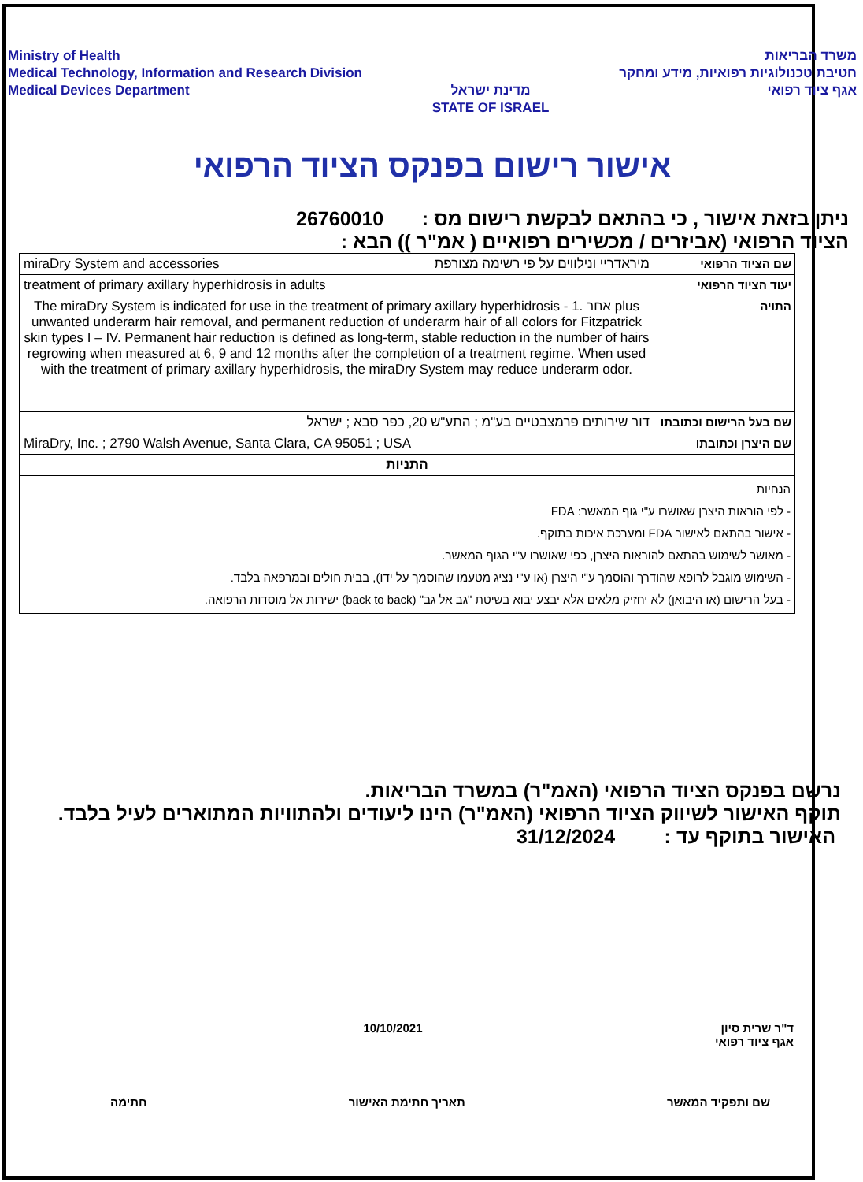Ministry of Health
Medical Technology, Information and Research Division
Medical Devices Department
מדינת ישראל
STATE OF ISRAEL
משרד הבריאות
חטיבת טכנולוגיות רפואיות, מידע ומחקר
אגף ציוד רפואי
אישור רישום בפנקס הציוד הרפואי
ניתן בזאת אישור , כי בהתאם לבקשת רישום מס : 26760010
הציוד הרפואי (אביזרים / מכשירים רפואיים ( אמ"ר )) הבא :
| מיראדריי ונילווים על פי רשימה מצורפת miraDry System and accessories | שם הציוד הרפואי |
| treatment of primary axillary hyperhidrosis in adults | יעוד הציוד הרפואי |
| The miraDry System is indicated for use in the treatment of primary axillary hyperhidrosis - 1. אחר plus unwanted underarm hair removal, and permanent reduction of underarm hair of all colors for Fitzpatrick skin types I – IV. Permanent hair reduction is defined as long-term, stable reduction in the number of hairs regrowing when measured at 6, 9 and 12 months after the completion of a treatment regime. When used with the treatment of primary axillary hyperhidrosis, the miraDry System may reduce underarm odor. | התויה |
| דור שירותים פרמצבטיים בע"מ ; התע"ש 20, כפר סבא ; ישראל | שם בעל הרישום וכתובתו |
| MiraDry, Inc. ; 2790 Walsh Avenue, Santa Clara, CA 95051 ; USA | שם היצרן וכתובתו |
| התניות | |
| הנחיות - לפי הוראות היצרן שאושרו ע"י גוף המאשר: FDA - אישור בהתאם לאישור FDA ומערכת איכות בתוקף. - מאושר לשימוש בהתאם להוראות היצרן, כפי שאושרו ע"י הגוף המאשר. - השימוש מוגבל לרופא שהודרך והוסמך ע"י היצרן (או ע"י נציג מטעמו שהוסמך על ידו), בבית חולים ובמרפאה בלבד. - בעל הרישום (או היבואן) לא יחזיק מלאים אלא יבצע יבוא בשיטת "גב אל גב" (back to back) ישירות אל מוסדות הרפואה. | |
נרשם בפנקס הציוד הרפואי (האמ"ר) במשרד הבריאות.
תוקף האישור לשיווק הציוד הרפואי (האמ"ר) הינו ליעודים ולהתוויות המתוארים לעיל בלבד.
האישור בתוקף עד : 31/12/2024
10/10/2021 ד"ר שרית סיון
אגף ציוד רפואי
חתימה תאריך חתימת האישור שם ותפקיד המאשר